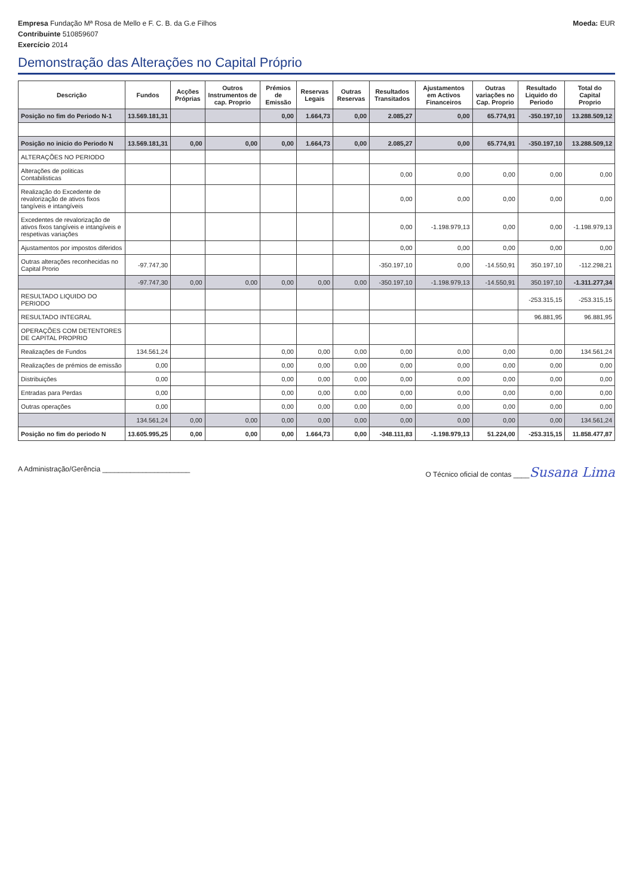Empresa Fundação Mª Rosa de Mello e F. C. B. da G.e Filhos
Contribuinte 510859607
Exercício 2014
Moeda: EUR
Demonstração das Alterações no Capital Próprio
| Descrição | Fundos | Acções Próprias | Outros Instrumentos de cap. Proprio | Prémios de Emissão | Reservas Legais | Outras Reservas | Resultados Transitados | Ajustamentos em Activos Financeiros | Outras variações no Cap. Proprio | Resultado Liquido do Periodo | Total do Capital Proprio |
| --- | --- | --- | --- | --- | --- | --- | --- | --- | --- | --- | --- |
| Posição no fim do Periodo N-1 | 13.569.181,31 | | | 0,00 | 1.664,73 | 0,00 | 2.085,27 | 0,00 | 65.774,91 | -350.197,10 | 13.288.509,12 |
| Posição no inicio do Periodo N | 13.569.181,31 | 0,00 | 0,00 | 0,00 | 1.664,73 | 0,00 | 2.085,27 | 0,00 | 65.774,91 | -350.197,10 | 13.288.509,12 |
| ALTERAÇÕES NO PERIODO | | | | | | | | | | | |
| Alterações de politicas Contabilisticas | | | | | | | 0,00 | 0,00 | 0,00 | 0,00 | 0,00 |
| Realização do Excedente de revalorização de ativos fixos tangíveis e intangíveis | | | | | | | 0,00 | 0,00 | 0,00 | 0,00 | 0,00 |
| Excedentes de revalorização de ativos fixos tangíveis e intangíveis e respetivas variações | | | | | | | 0,00 | -1.198.979,13 | 0,00 | 0,00 | -1.198.979,13 |
| Ajustamentos por impostos diferidos | | | | | | | 0,00 | 0,00 | 0,00 | 0,00 | 0,00 |
| Outras alterações reconhecidas no Capital Prorio | -97.747,30 | | | | | | -350.197,10 | 0,00 | -14.550,91 | 350.197,10 | -112.298,21 |
| | -97.747,30 | 0,00 | 0,00 | 0,00 | 0,00 | 0,00 | -350.197,10 | -1.198.979,13 | -14.550,91 | 350.197,10 | -1.311.277,34 |
| RESULTADO LIQUIDO DO PERIODO | | | | | | | | | | -253.315,15 | -253.315,15 |
| RESULTADO INTEGRAL | | | | | | | | | | 96.881,95 | 96.881,95 |
| OPERAÇÕES COM DETENTORES DE CAPITAL PROPRIO | | | | | | | | | | | |
| Realizações de Fundos | 134.561,24 | | | 0,00 | 0,00 | 0,00 | 0,00 | 0,00 | 0,00 | 0,00 | 134.561,24 |
| Realizações de prémios de emissão | 0,00 | | | 0,00 | 0,00 | 0,00 | 0,00 | 0,00 | 0,00 | 0,00 | 0,00 |
| Distribuições | 0,00 | | | 0,00 | 0,00 | 0,00 | 0,00 | 0,00 | 0,00 | 0,00 | 0,00 |
| Entradas para Perdas | 0,00 | | | 0,00 | 0,00 | 0,00 | 0,00 | 0,00 | 0,00 | 0,00 | 0,00 |
| Outras operações | 0,00 | | | 0,00 | 0,00 | 0,00 | 0,00 | 0,00 | 0,00 | 0,00 | 0,00 |
| | 134.561,24 | 0,00 | 0,00 | 0,00 | 0,00 | 0,00 | 0,00 | 0,00 | 0,00 | 0,00 | 134.561,24 |
| Posição no fim do periodo N | 13.605.995,25 | 0,00 | 0,00 | 0,00 | 1.664,73 | 0,00 | -348.111,83 | -1.198.979,13 | 51.224,00 | -253.315,15 | 11.858.477,87 |
A Administração/Gerência ______________________
O Técnico oficial de contas ____Susana Lima